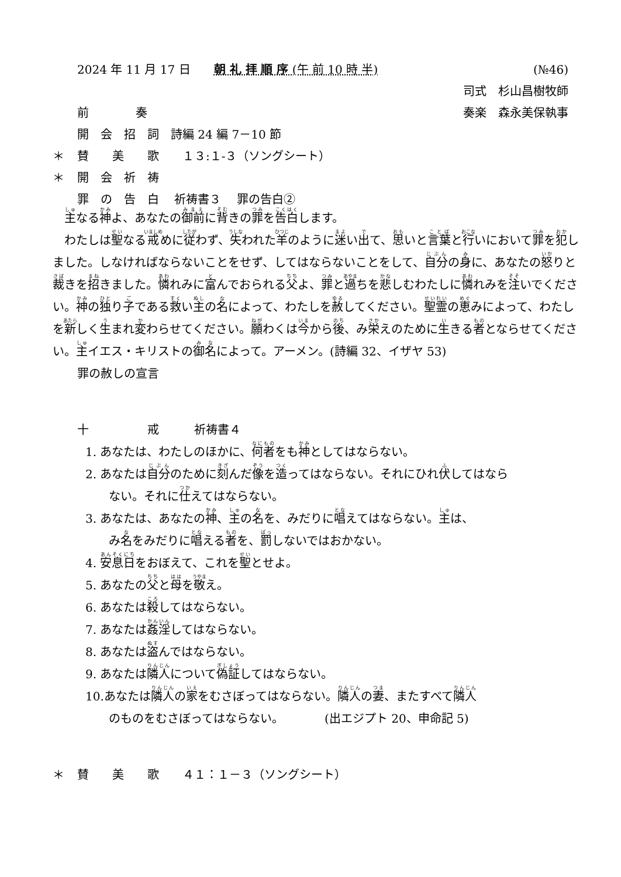2024 年 11 月 17 日　　朝 礼 拝 順 序 (午 前 10 時 半) (№46)　
司式　杉山昌樹牧師　
前　　　　奏 奏楽　森永美保執事　
開　会　招　詞　詩編 24 編 7－10 節
＊ 賛　　美　　歌　　１３:１-３（ソングシート）
＊ 開　会　祈　祷
罪　の　告　白　 祈祷書３　 罪の告白②
　主なる神よ、あなたの御前に背きの罪を告白します。
　わたしは聖なる戒めに従わず、失われた羊のように迷い出て、思いと言葉と行いにおいて罪を犯しました。しなければならないことをせず、してはならないことをして、自分の身に、あなたの怒りと裁きを招きました。憐れみに富んでおられる父よ、罪と過ちを悲しむわたしに憐れみを注いでください。神の独り子である救い主の名によって、わたしを赦してください。聖霊の恵みによって、わたしを新しく生まれ変わらせてください。願わくは今から後、み栄えのために生きる者とならせてください。主イエス・キリストの御名によって。アーメン。(詩編 32、イザヤ 53)
罪の赦しの宣言
十　　　　　戒　　　祈祷書４
1. あなたは、わたしのほかに、何者をも神としてはならない。
2. あなたは自分のために刻んだ像を造ってはならない。それにひれ伏してはなら
ない。それに仕えてはならない。
3. あなたは、あなたの神、主の名を、みだりに唱えてはならない。主は、
み名をみだりに唱える者を、罰しないではおかない。
4. 安息日をおぼえて、これを聖とせよ。
5. あなたの父と母を敬え。
6. あなたは殺してはならない。
7. あなたは姦淫してはならない。
8. あなたは盗んではならない。
9. あなたは隣人について偽証してはならない。
10.あなたは隣人の家をむさぼってはならない。隣人の妻、またすべて隣人
のものをむさぼってはならない。　　　　(出エジプト 20、申命記 5)
＊ 賛　　美　　歌　　４１：１－３（ソングシート）